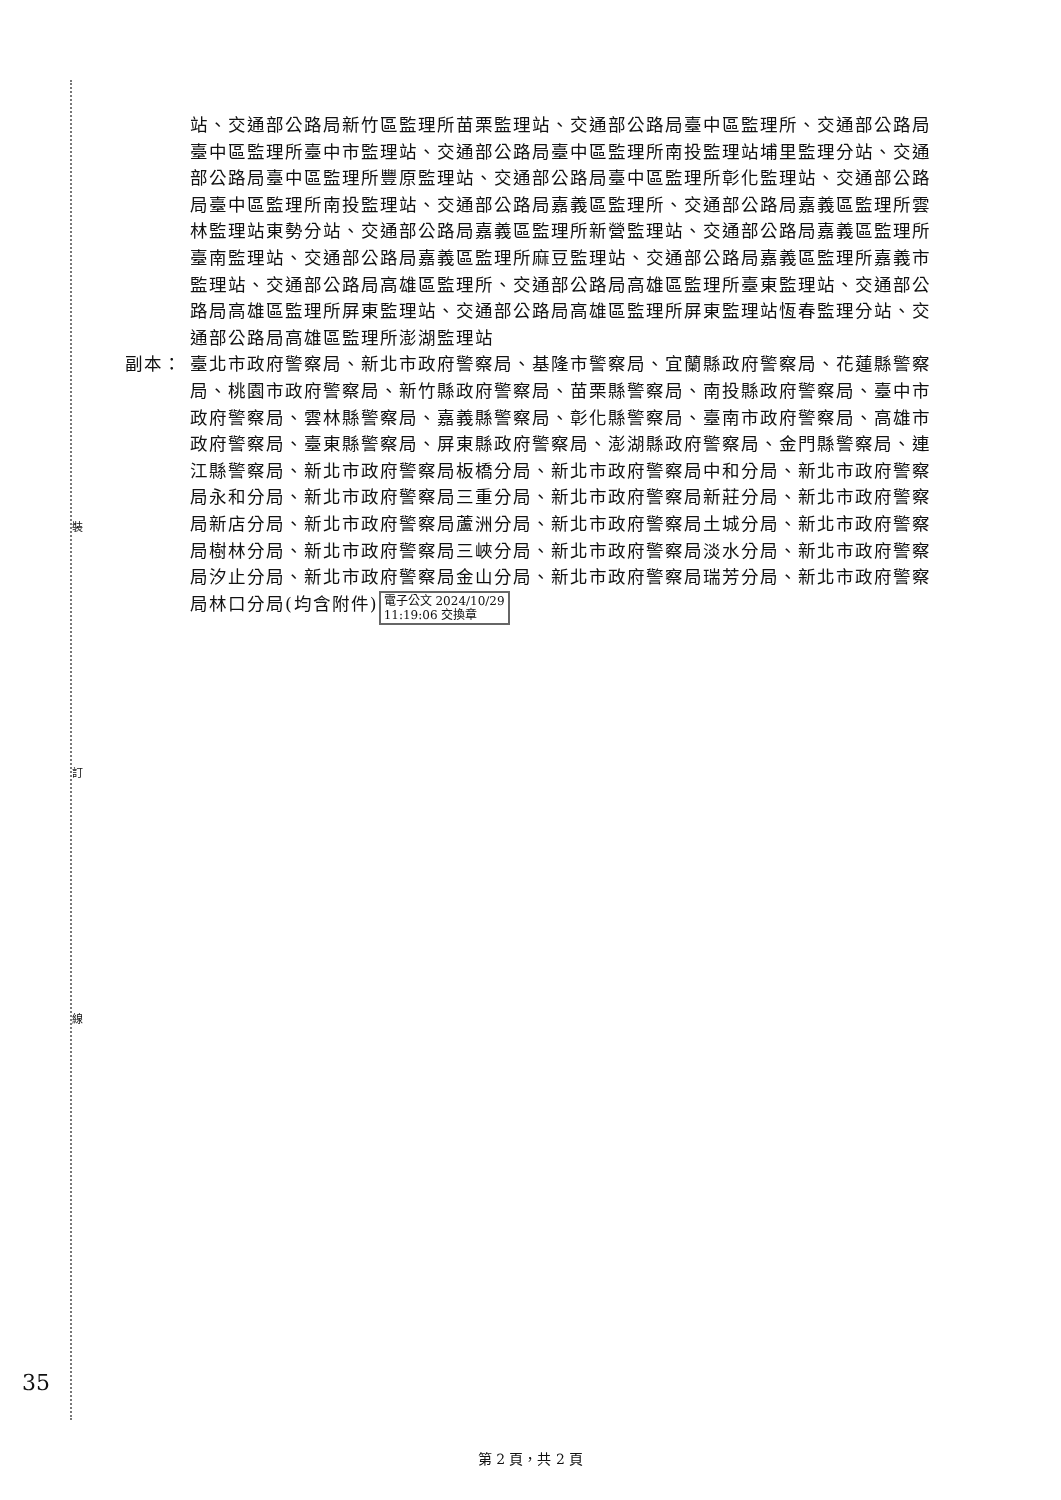裝
訂
線
站、交通部公路局新竹區監理所苗栗監理站、交通部公路局臺中區監理所、交通部公路局臺中區監理所臺中市監理站、交通部公路局臺中區監理所南投監理站埔里監理分站、交通部公路局臺中區監理所豐原監理站、交通部公路局臺中區監理所彰化監理站、交通部公路局臺中區監理所南投監理站、交通部公路局嘉義區監理所、交通部公路局嘉義區監理所雲林監理站東勢分站、交通部公路局嘉義區監理所新營監理站、交通部公路局嘉義區監理所臺南監理站、交通部公路局嘉義區監理所麻豆監理站、交通部公路局嘉義區監理所嘉義市監理站、交通部公路局高雄區監理所、交通部公路局高雄區監理所臺東監理站、交通部公路局高雄區監理所屏東監理站、交通部公路局高雄區監理所屏東監理站恆春監理分站、交通部公路局高雄區監理所澎湖監理站
副本： 臺北市政府警察局、新北市政府警察局、基隆市警察局、宜蘭縣政府警察局、花蓮縣警察局、桃園市政府警察局、新竹縣政府警察局、苗栗縣警察局、南投縣政府警察局、臺中市政府警察局、雲林縣警察局、嘉義縣警察局、彰化縣警察局、臺南市政府警察局、高雄市政府警察局、臺東縣警察局、屏東縣政府警察局、澎湖縣政府警察局、金門縣警察局、連江縣警察局、新北市政府警察局板橋分局、新北市政府警察局中和分局、新北市政府警察局永和分局、新北市政府警察局三重分局、新北市政府警察局新莊分局、新北市政府警察局新店分局、新北市政府警察局蘆洲分局、新北市政府警察局土城分局、新北市政府警察局樹林分局、新北市政府警察局三峽分局、新北市政府警察局淡水分局、新北市政府警察局汐止分局、新北市政府警察局金山分局、新北市政府警察局瑞芳分局、新北市政府警察局林口分局(均含附件) 電子公文 2024/10/29
11:19:06 交換章
35
第 2 頁，共 2 頁